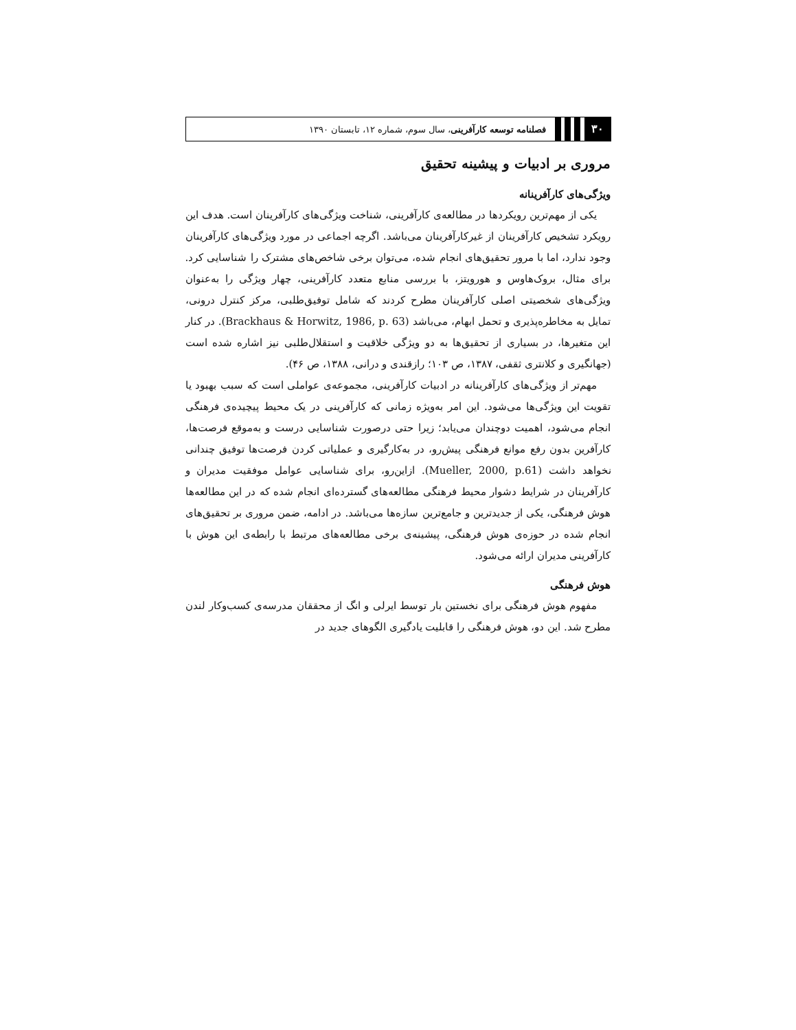۳۰ فصلنامه توسعه کارآفرینی، سال سوم، شماره ۱۲، تابستان ۱۳۹۰
مروری بر ادبیات و پیشینه تحقیق
ویژگی‌های کارآفرینانه
یکی از مهم‌ترین رویکردها در مطالعه‌ی کارآفرینی، شناخت ویژگی‌های کارآفرینان است. هدف این رویکرد تشخیص کارآفرینان از غیرکارآفرینان می‌باشد. اگرچه اجماعی در مورد ویژگی‌های کارآفرینان وجود ندارد، اما با مرور تحقیق‌های انجام شده، می‌توان برخی شاخص‌های مشترک را شناسایی کرد. برای مثال، بروک‌هاوس و هورویتز، با بررسی منابع متعدد کارآفرینی، چهار ویژگی را به‌عنوان ویژگی‌های شخصیتی اصلی کارآفرینان مطرح کردند که شامل توفیق‌طلبی، مرکز کنترل درونی، تمایل به مخاطره‌پذیری و تحمل ابهام، می‌باشد (Brackhaus & Horwitz, 1986, p. 63). در کنار این متغیرها، در بسیاری از تحقیق‌ها به دو ویژگی خلاقیت و استقلال‌طلبی نیز اشاره شده است (جهانگیری و کلانتری ثقفی، ۱۳۸۷، ص ۱۰۳؛ رازقندی و درانی، ۱۳۸۸، ص ۴۶).
مهم‌تر از ویژگی‌های کارآفرینانه در ادبیات کارآفرینی، مجموعه‌ی عواملی است که سبب بهبود یا تقویت این ویژگی‌ها می‌شود. این امر به‌ویژه زمانی که کارآفرینی در یک محیط پیچیده‌ی فرهنگی انجام می‌شود، اهمیت دوچندان می‌یابد؛ زیرا حتی درصورت شناسایی درست و به‌موقع فرصت‌ها، کارآفرین بدون رفع موانع فرهنگی پیش‌رو، در به‌کارگیری و عملیاتی کردن فرصت‌ها توفیق چندانی نخواهد داشت (Mueller, 2000, p.61). ازاین‌رو، برای شناسایی عوامل موفقیت مدیران و کارآفرینان در شرایط دشوار محیط فرهنگی مطالعه‌های گسترده‌ای انجام شده که در این مطالعه‌ها هوش فرهنگی، یکی از جدیدترین و جامع‌ترین سازه‌ها می‌باشد. در ادامه، ضمن مروری بر تحقیق‌های انجام شده در حوزه‌ی هوش فرهنگی، پیشینه‌ی برخی مطالعه‌های مرتبط با رابطه‌ی این هوش با کارآفرینی مدیران ارائه می‌شود.
هوش فرهنگی
مفهوم هوش فرهنگی برای نخستین بار توسط ایرلی و انگ از محققان مدرسه‌ی کسب‌وکار لندن مطرح شد. این دو، هوش فرهنگی را قابلیت یادگیری الگوهای جدید در